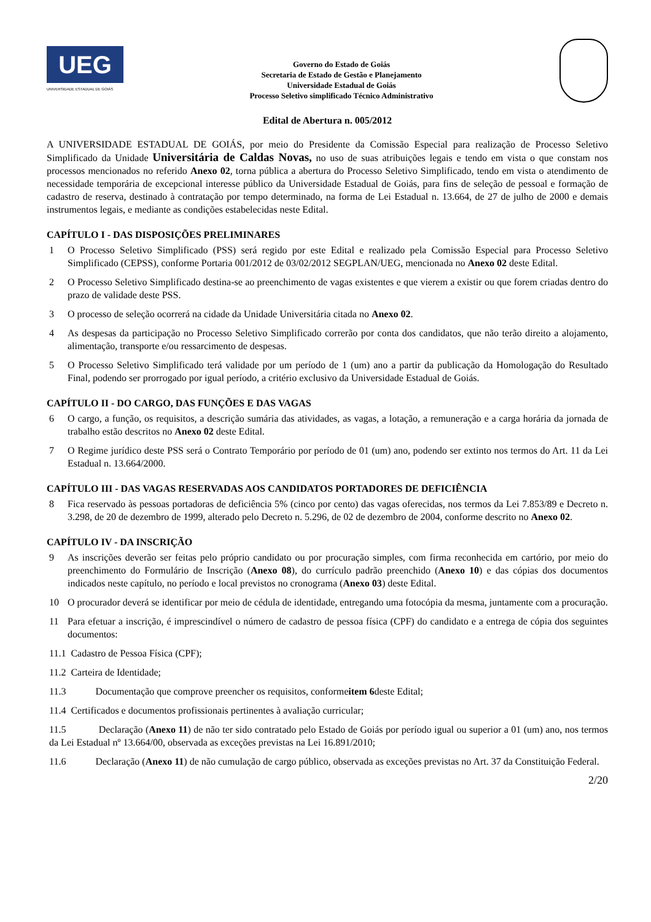UEG
UNIVERSIDADE ESTADUAL DE GOIÁS
Governo do Estado de Goiás
Secretaria de Estado de Gestão e Planejamento
Universidade Estadual de Goiás
Processo Seletivo simplificado Técnico Administrativo
Edital de Abertura n. 005/2012
A UNIVERSIDADE ESTADUAL DE GOIÁS, por meio do Presidente da Comissão Especial para realização de Processo Seletivo Simplificado da Unidade Universitária de Caldas Novas, no uso de suas atribuições legais e tendo em vista o que constam nos processos mencionados no referido Anexo 02, torna pública a abertura do Processo Seletivo Simplificado, tendo em vista o atendimento de necessidade temporária de excepcional interesse público da Universidade Estadual de Goiás, para fins de seleção de pessoal e formação de cadastro de reserva, destinado à contratação por tempo determinado, na forma de Lei Estadual n. 13.664, de 27 de julho de 2000 e demais instrumentos legais, e mediante as condições estabelecidas neste Edital.
CAPÍTULO I - DAS DISPOSIÇÕES PRELIMINARES
1 O Processo Seletivo Simplificado (PSS) será regido por este Edital e realizado pela Comissão Especial para Processo Seletivo Simplificado (CEPSS), conforme Portaria 001/2012 de 03/02/2012 SEGPLAN/UEG, mencionada no Anexo 02 deste Edital.
2 O Processo Seletivo Simplificado destina-se ao preenchimento de vagas existentes e que vierem a existir ou que forem criadas dentro do prazo de validade deste PSS.
3 O processo de seleção ocorrerá na cidade da Unidade Universitária citada no Anexo 02.
4 As despesas da participação no Processo Seletivo Simplificado correrão por conta dos candidatos, que não terão direito a alojamento, alimentação, transporte e/ou ressarcimento de despesas.
5 O Processo Seletivo Simplificado terá validade por um período de 1 (um) ano a partir da publicação da Homologação do Resultado Final, podendo ser prorrogado por igual período, a critério exclusivo da Universidade Estadual de Goiás.
CAPÍTULO II - DO CARGO, DAS FUNÇÕES E DAS VAGAS
6 O cargo, a função, os requisitos, a descrição sumária das atividades, as vagas, a lotação, a remuneração e a carga horária da jornada de trabalho estão descritos no Anexo 02 deste Edital.
7 O Regime jurídico deste PSS será o Contrato Temporário por período de 01 (um) ano, podendo ser extinto nos termos do Art. 11 da Lei Estadual n. 13.664/2000.
CAPÍTULO III - DAS VAGAS RESERVADAS AOS CANDIDATOS PORTADORES DE DEFICIÊNCIA
8 Fica reservado às pessoas portadoras de deficiência 5% (cinco por cento) das vagas oferecidas, nos termos da Lei 7.853/89 e Decreto n. 3.298, de 20 de dezembro de 1999, alterado pelo Decreto n. 5.296, de 02 de dezembro de 2004, conforme descrito no Anexo 02.
CAPÍTULO IV - DA INSCRIÇÃO
9 As inscrições deverão ser feitas pelo próprio candidato ou por procuração simples, com firma reconhecida em cartório, por meio do preenchimento do Formulário de Inscrição (Anexo 08), do currículo padrão preenchido (Anexo 10) e das cópias dos documentos indicados neste capítulo, no período e local previstos no cronograma (Anexo 03) deste Edital.
10 O procurador deverá se identificar por meio de cédula de identidade, entregando uma fotocópia da mesma, juntamente com a procuração.
11 Para efetuar a inscrição, é imprescindível o número de cadastro de pessoa física (CPF) do candidato e a entrega de cópia dos seguintes documentos:
11.1 Cadastro de Pessoa Física (CPF);
11.2 Carteira de Identidade;
11.3 Documentação que comprove preencher os requisitos, conforme item 6 deste Edital;
11.4 Certificados e documentos profissionais pertinentes à avaliação curricular;
11.5 Declaração (Anexo 11) de não ter sido contratado pelo Estado de Goiás por período igual ou superior a 01 (um) ano, nos termos da Lei Estadual nº 13.664/00, observada as exceções previstas na Lei 16.891/2010;
11.6 Declaração (Anexo 11) de não cumulação de cargo público, observada as exceções previstas no Art. 37 da Constituição Federal.
2/20